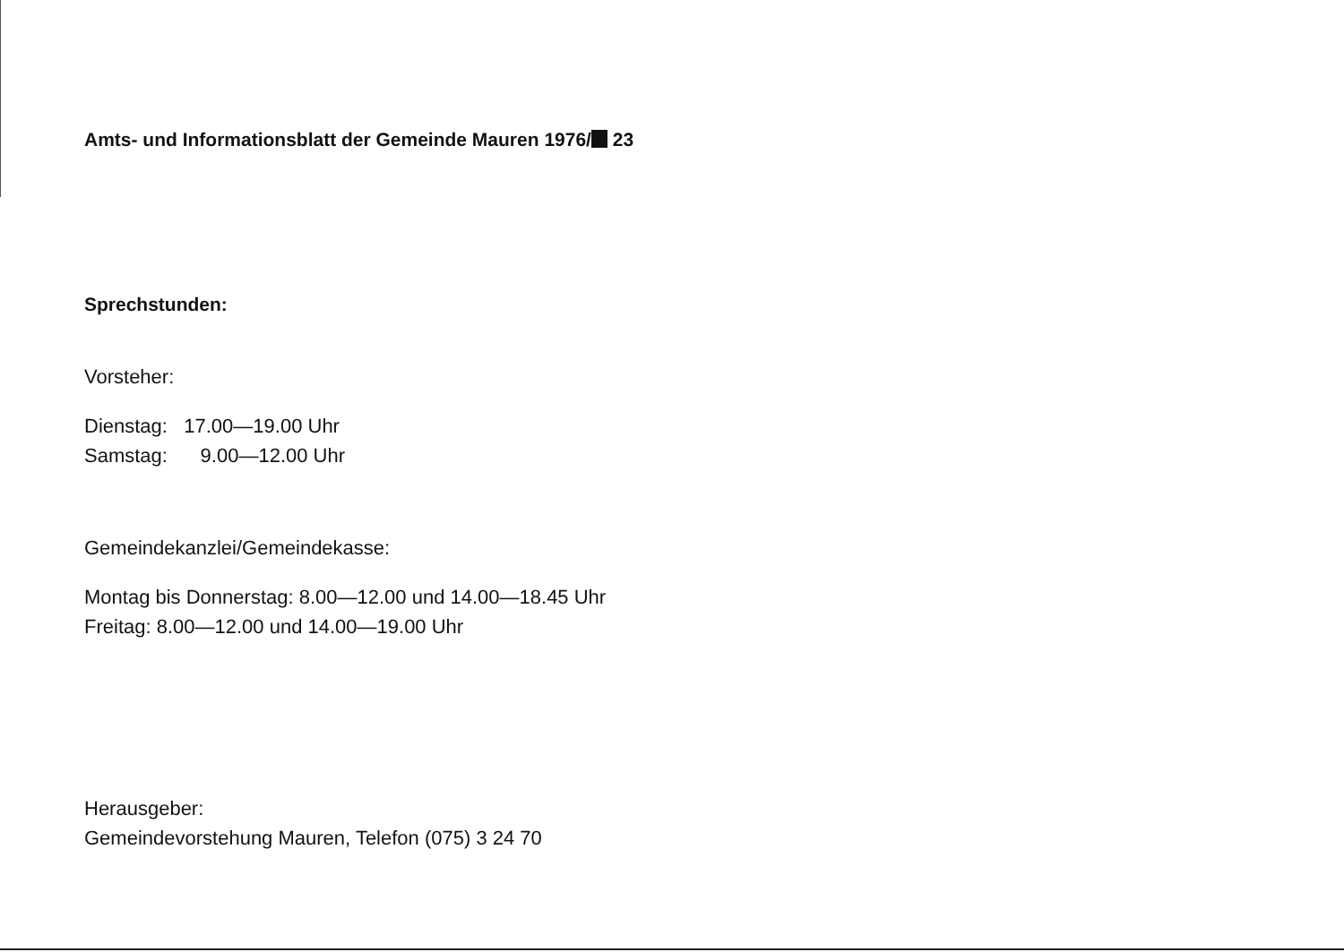Amts- und Informationsblatt der Gemeinde Mauren 1976/ 23
Sprechstunden:
Vorsteher:
Dienstag: 17.00—19.00 Uhr
Samstag: 9.00—12.00 Uhr
Gemeindekanzlei/Gemeindekasse:
Montag bis Donnerstag: 8.00—12.00 und 14.00—18.45 Uhr
Freitag: 8.00—12.00 und 14.00—19.00 Uhr
Herausgeber:
Gemeindevorstehung Mauren, Telefon (075) 3 24 70